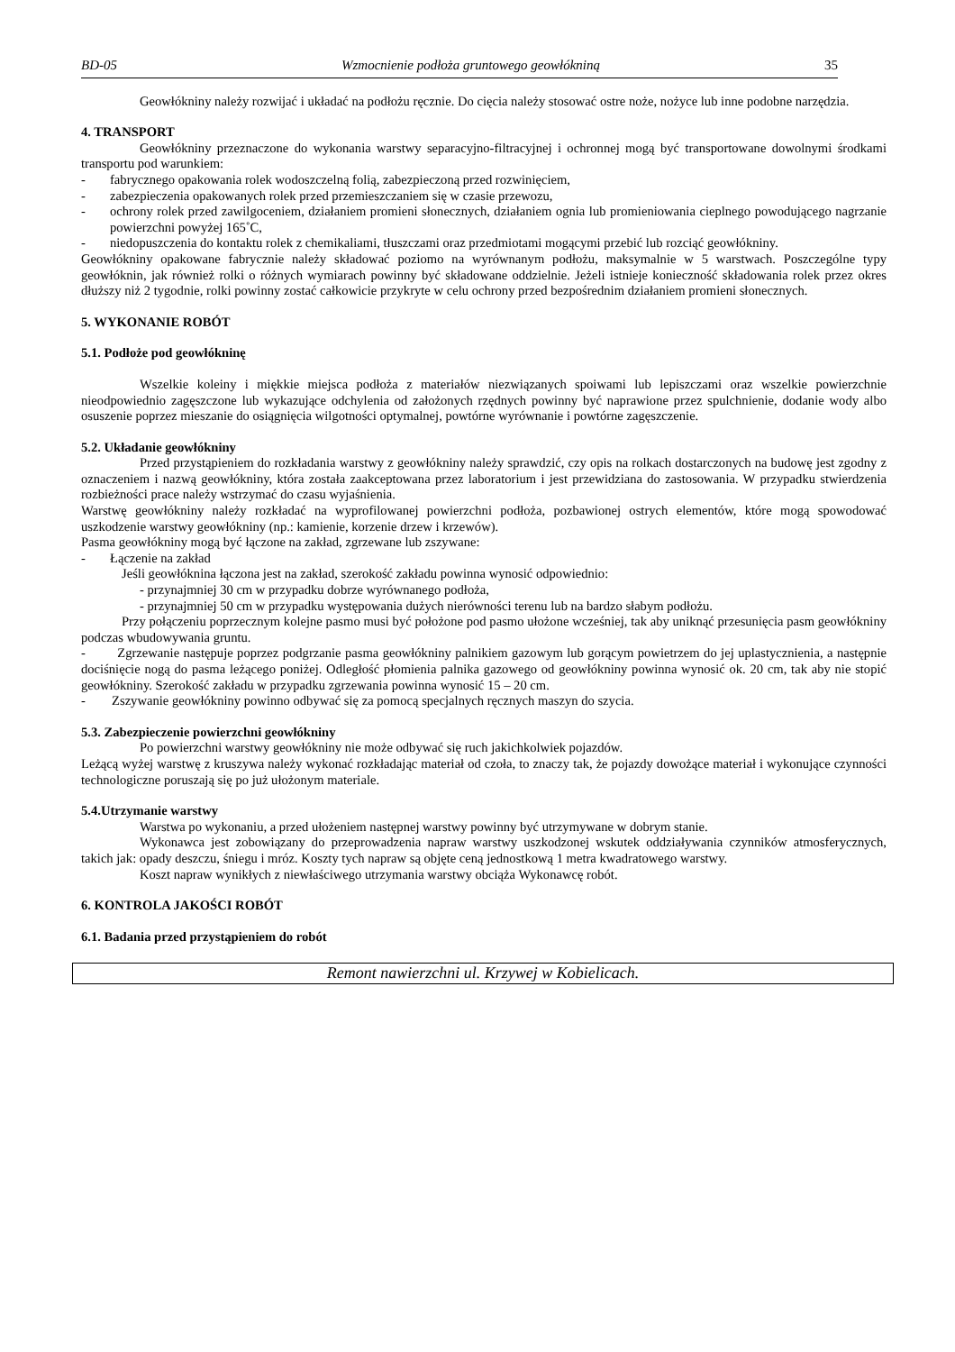BD-05 Wzmocnienie podłoża gruntowego geowłókniną 35
Geowłókniny należy rozwijać i układać na podłożu ręcznie. Do cięcia należy stosować ostre noże, nożyce lub inne podobne narzędzia.
4. TRANSPORT
Geowłókniny przeznaczone do wykonania warstwy separacyjno-filtracyjnej i ochronnej mogą być transportowane dowolnymi środkami transportu pod warunkiem:
- fabrycznego opakowania rolek wodoszczelną folią, zabezpieczoną przed rozwinięciem,
- zabezpieczenia opakowanych rolek przed przemieszczaniem się w czasie przewozu,
- ochrony rolek przed zawilgoceniem, działaniem promieni słonecznych, działaniem ognia lub promieniowania cieplnego powodującego nagrzanie powierzchni powyżej 165˚C,
- niedopuszczenia do kontaktu rolek z chemikaliami, tłuszczami oraz przedmiotami mogącymi przebić lub rozciąć geowłókniny.
Geowłókniny opakowane fabrycznie należy składować poziomo na wyrównanym podłożu, maksymalnie w 5 warstwach. Poszczególne typy geowłóknin, jak również rolki o różnych wymiarach powinny być składowane oddzielnie. Jeżeli istnieje konieczność składowania rolek przez okres dłuższy niż 2 tygodnie, rolki powinny zostać całkowicie przykryte w celu ochrony przed bezpośrednim działaniem promieni słonecznych.
5. WYKONANIE ROBÓT
5.1. Podłoże pod geowłókninę
Wszelkie koleiny i miękkie miejsca podłoża z materiałów niezwiązanych spoiwami lub lepiszczami oraz wszelkie powierzchnie nieodpowiednio zagęszczone lub wykazujące odchylenia od założonych rzędnych powinny być naprawione przez spulchnienie, dodanie wody albo osuszenie poprzez mieszanie do osiągnięcia wilgotności optymalnej, powtórne wyrównanie i powtórne zagęszczenie.
5.2. Układanie geowłókniny
Przed przystąpieniem do rozkładania warstwy z geowłókniny należy sprawdzić, czy opis na rolkach dostarczonych na budowę jest zgodny z oznaczeniem i nazwą geowłókniny, która została zaakceptowana przez laboratorium i jest przewidziana do zastosowania. W przypadku stwierdzenia rozbieżności prace należy wstrzymać do czasu wyjaśnienia.
Warstwę geowłókniny należy rozkładać na wyprofilowanej powierzchni podłoża, pozbawionej ostrych elementów, które mogą spowodować uszkodzenie warstwy geowłókniny (np.: kamienie, korzenie drzew i krzewów).
Pasma geowłókniny mogą być łączone na zakład, zgrzewane lub zszywane:
- Łączenie na zakład
Jeśli geowłóknina łączona jest na zakład, szerokość zakładu powinna wynosić odpowiednio:
- przynajmniej 30 cm w przypadku dobrze wyrównanego podłoża,
- przynajmniej 50 cm w przypadku występowania dużych nierówności terenu lub na bardzo słabym podłożu.
Przy połączeniu poprzecznym kolejne pasmo musi być położone pod pasmo ułożone wcześniej, tak aby uniknąć przesunięcia pasm geowłókniny podczas wbudowywania gruntu.
- Zgrzewanie następuje poprzez podgrzanie pasma geowłókniny palnikiem gazowym lub gorącym powietrzem do jej uplastycznienia, a następnie dociśnięcie nogą do pasma leżącego poniżej. Odległość płomienia palnika gazowego od geowłókniny powinna wynosić ok. 20 cm, tak aby nie stopić geowłókniny. Szerokość zakładu w przypadku zgrzewania powinna wynosić 15 – 20 cm.
- Zszywanie geowłókniny powinno odbywać się za pomocą specjalnych ręcznych maszyn do szycia.
5.3. Zabezpieczenie powierzchni geowłókniny
Po powierzchni warstwy geowłókniny nie może odbywać się ruch jakichkolwiek pojazdów.
Leżącą wyżej warstwę z kruszywa należy wykonać rozkładając materiał od czoła, to znaczy tak, że pojazdy dowożące materiał i wykonujące czynności technologiczne poruszają się po już ułożonym materiale.
5.4.Utrzymanie warstwy
Warstwa po wykonaniu, a przed ułożeniem następnej warstwy powinny być utrzymywane w dobrym stanie.
Wykonawca jest zobowiązany do przeprowadzenia napraw warstwy uszkodzonej wskutek oddziaływania czynników atmosferycznych, takich jak: opady deszczu, śniegu i mróz. Koszty tych napraw są objęte ceną jednostkową 1 metra kwadratowego warstwy.
Koszt napraw wynikłych z niewłaściwego utrzymania warstwy obciąża Wykonawcę robót.
6. KONTROLA JAKOŚCI ROBÓT
6.1. Badania przed przystąpieniem do robót
Remont nawierzchni ul. Krzywej w Kobielicach.